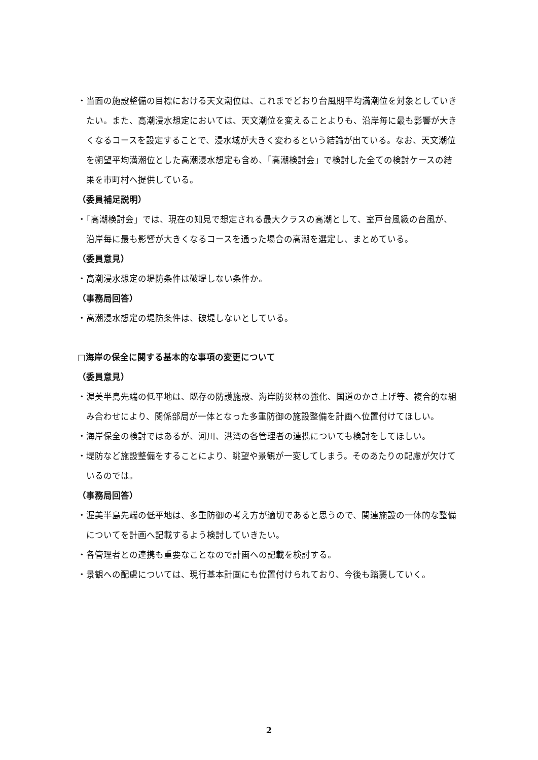・当面の施設整備の目標における天文潮位は、これまでどおり台風期平均満潮位を対象としていきたい。また、高潮浸水想定においては、天文潮位を変えることよりも、沿岸毎に最も影響が大きくなるコースを設定することで、浸水域が大きく変わるという結論が出ている。なお、天文潮位を朔望平均満潮位とした高潮浸水想定も含め、「高潮検討会」で検討した全ての検討ケースの結果を市町村へ提供している。
（委員補足説明）
・「高潮検討会」では、現在の知見で想定される最大クラスの高潮として、室戸台風級の台風が、沿岸毎に最も影響が大きくなるコースを通った場合の高潮を選定し、まとめている。
（委員意見）
・高潮浸水想定の堤防条件は破堤しない条件か。
（事務局回答）
・高潮浸水想定の堤防条件は、破堤しないとしている。
□海岸の保全に関する基本的な事項の変更について
（委員意見）
・渥美半島先端の低平地は、既存の防護施設、海岸防災林の強化、国道のかさ上げ等、複合的な組み合わせにより、関係部局が一体となった多重防御の施設整備を計画へ位置付けてほしい。
・海岸保全の検討ではあるが、河川、港湾の各管理者の連携についても検討をしてほしい。
・堤防など施設整備をすることにより、眺望や景観が一変してしまう。そのあたりの配慮が欠けているのでは。
（事務局回答）
・渥美半島先端の低平地は、多重防御の考え方が適切であると思うので、関連施設の一体的な整備についてを計画へ記載するよう検討していきたい。
・各管理者との連携も重要なことなので計画への記載を検討する。
・景観への配慮については、現行基本計画にも位置付けられており、今後も踏襲していく。
2